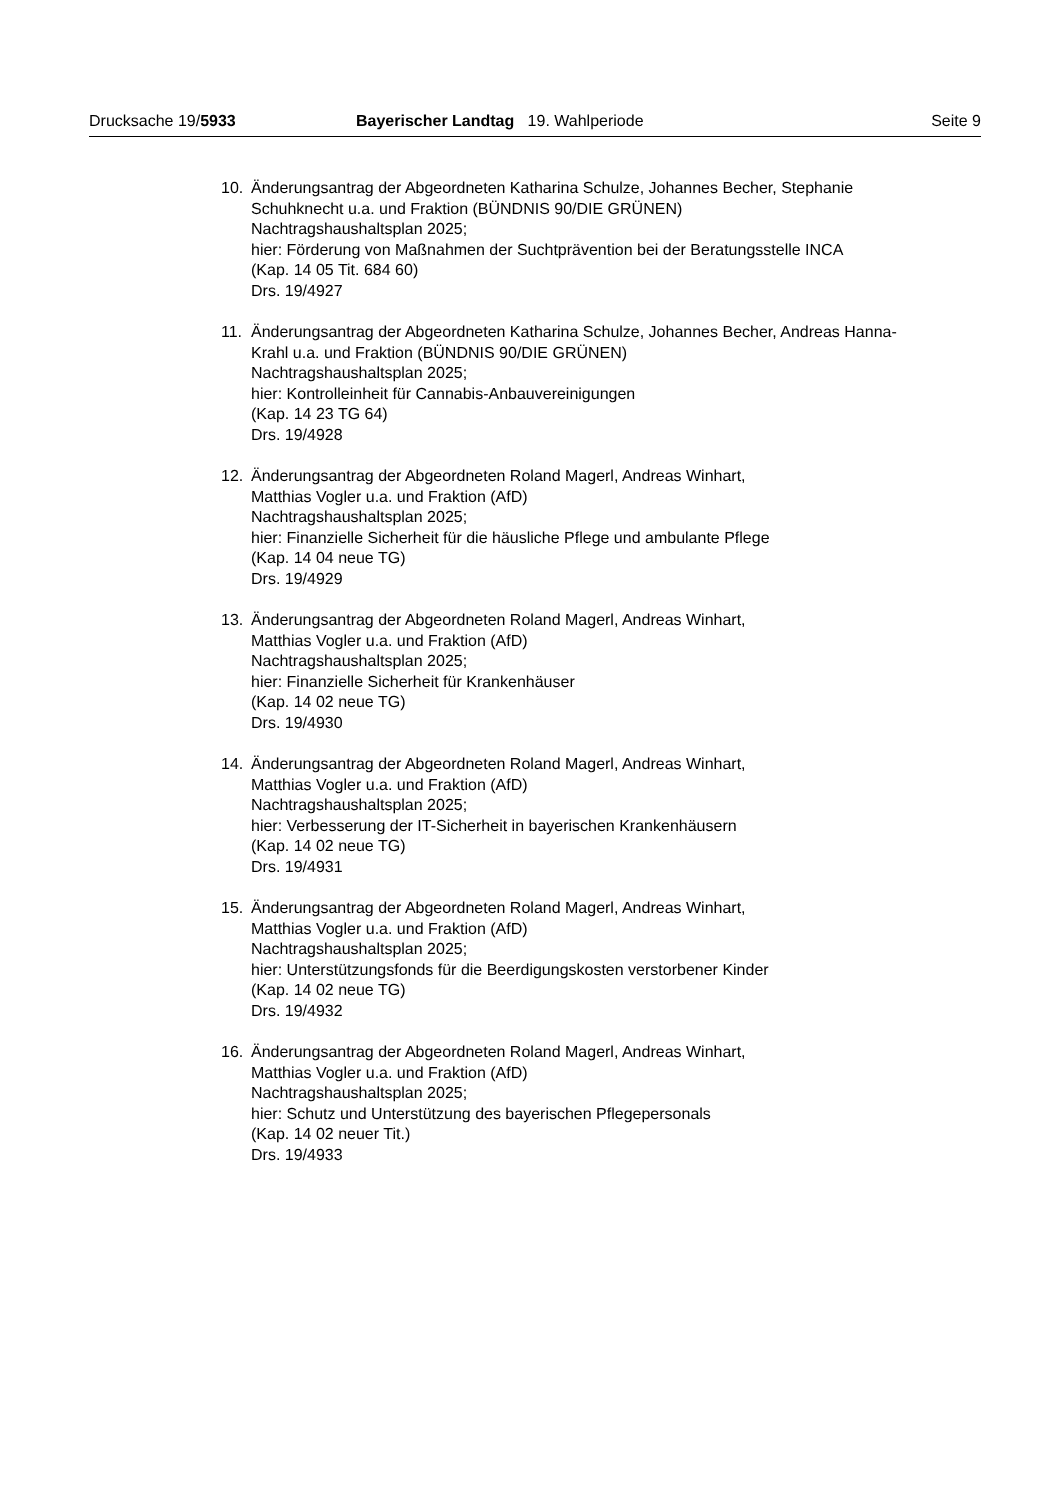Drucksache 19/5933 Bayerischer Landtag 19. Wahlperiode Seite 9
10. Änderungsantrag der Abgeordneten Katharina Schulze, Johannes Becher, Stephanie Schuhknecht u.a. und Fraktion (BÜNDNIS 90/DIE GRÜNEN)
Nachtragshaushaltsplan 2025;
hier: Förderung von Maßnahmen der Suchtprävention bei der Beratungsstelle INCA
(Kap. 14 05 Tit. 684 60)
Drs. 19/4927
11. Änderungsantrag der Abgeordneten Katharina Schulze, Johannes Becher, Andreas Hanna-Krahl u.a. und Fraktion (BÜNDNIS 90/DIE GRÜNEN)
Nachtragshaushaltsplan 2025;
hier: Kontrolleinheit für Cannabis-Anbauvereinigungen
(Kap. 14 23 TG 64)
Drs. 19/4928
12. Änderungsantrag der Abgeordneten Roland Magerl, Andreas Winhart,
Matthias Vogler u.a. und Fraktion (AfD)
Nachtragshaushaltsplan 2025;
hier: Finanzielle Sicherheit für die häusliche Pflege und ambulante Pflege
(Kap. 14 04 neue TG)
Drs. 19/4929
13. Änderungsantrag der Abgeordneten Roland Magerl, Andreas Winhart,
Matthias Vogler u.a. und Fraktion (AfD)
Nachtragshaushaltsplan 2025;
hier: Finanzielle Sicherheit für Krankenhäuser
(Kap. 14 02 neue TG)
Drs. 19/4930
14. Änderungsantrag der Abgeordneten Roland Magerl, Andreas Winhart,
Matthias Vogler u.a. und Fraktion (AfD)
Nachtragshaushaltsplan 2025;
hier: Verbesserung der IT-Sicherheit in bayerischen Krankenhäusern
(Kap. 14 02 neue TG)
Drs. 19/4931
15. Änderungsantrag der Abgeordneten Roland Magerl, Andreas Winhart,
Matthias Vogler u.a. und Fraktion (AfD)
Nachtragshaushaltsplan 2025;
hier: Unterstützungsfonds für die Beerdigungskosten verstorbener Kinder
(Kap. 14 02 neue TG)
Drs. 19/4932
16. Änderungsantrag der Abgeordneten Roland Magerl, Andreas Winhart,
Matthias Vogler u.a. und Fraktion (AfD)
Nachtragshaushaltsplan 2025;
hier: Schutz und Unterstützung des bayerischen Pflegepersonals
(Kap. 14 02 neuer Tit.)
Drs. 19/4933